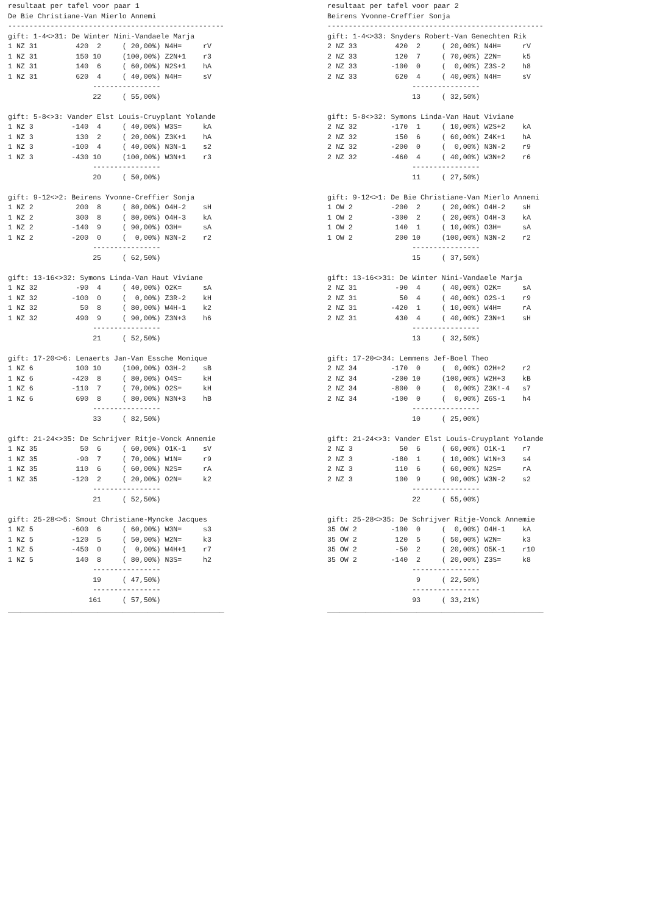resultaat per tafel voor paar 1
De Bie Christiane-Van Mierlo Annemi
---------------------------------------------------
gift: 1-4<>31: De Winter Nini-Vandaele Marja
1 NZ 31         420  2     ( 20,00%) N4H=     rV
1 NZ 31         150 10     (100,00%) Z2N+1    r3
1 NZ 31         140  6     ( 60,00%) N2S+1    hA
1 NZ 31         620  4     ( 40,00%) N4H=     sV
                    ----------------
                    22     ( 55,00%)

gift: 5-8<>3: Vander Elst Louis-Cruyplant Yolande
1 NZ 3         -140  4     ( 40,00%) W3S=     kA
1 NZ 3          130  2     ( 20,00%) Z3K+1    hA
1 NZ 3         -100  4     ( 40,00%) N3N-1    s2
1 NZ 3         -430 10     (100,00%) W3N+1    r3
                    ----------------
                    20     ( 50,00%)

gift: 9-12<>2: Beirens Yvonne-Creffier Sonja
1 NZ 2          200  8     ( 80,00%) O4H-2    sH
1 NZ 2          300  8     ( 80,00%) O4H-3    kA
1 NZ 2         -140  9     ( 90,00%) O3H=     sA
1 NZ 2         -200  0     (  0,00%) N3N-2    r2
                    ----------------
                    25     ( 62,50%)

gift: 13-16<>32: Symons Linda-Van Haut Viviane
1 NZ 32         -90  4     ( 40,00%) O2K=     sA
1 NZ 32        -100  0     (  0,00%) Z3R-2    kH
1 NZ 32          50  8     ( 80,00%) W4H-1    k2
1 NZ 32         490  9     ( 90,00%) Z3N+3    h6
                    ----------------
                    21     ( 52,50%)

gift: 17-20<>6: Lenaerts Jan-Van Essche Monique
1 NZ 6          100 10     (100,00%) O3H-2    sB
1 NZ 6         -420  8     ( 80,00%) O4S=     kH
1 NZ 6         -110  7     ( 70,00%) O2S=     kH
1 NZ 6          690  8     ( 80,00%) N3N+3    hB
                    ----------------
                    33     ( 82,50%)

gift: 21-24<>35: De Schrijver Ritje-Vonck Annemie
1 NZ 35          50  6     ( 60,00%) O1K-1    sV
1 NZ 35         -90  7     ( 70,00%) W1N=     r9
1 NZ 35         110  6     ( 60,00%) N2S=     rA
1 NZ 35        -120  2     ( 20,00%) O2N=     k2
                    ----------------
                    21     ( 52,50%)

gift: 25-28<>5: Smout Christiane-Myncke Jacques
1 NZ 5         -600  6     ( 60,00%) W3N=     s3
1 NZ 5         -120  5     ( 50,00%) W2N=     k3
1 NZ 5         -450  0     (  0,00%) W4H+1    r7
1 NZ 5          140  8     ( 80,00%) N3S=     h2
                    ----------------
                    19     ( 47,50%)
                    ----------------
                   161     ( 57,50%)
___________________________________________________
resultaat per tafel voor paar 2
Beirens Yvonne-Creffier Sonja
---------------------------------------------------
gift: 1-4<>33: Snyders Robert-Van Genechten Rik
2 NZ 33         420  2     ( 20,00%) N4H=     rV
2 NZ 33         120  7     ( 70,00%) Z2N=     k5
2 NZ 33        -100  0     (  0,00%) Z3S-2    h8
2 NZ 33         620  4     ( 40,00%) N4H=     sV
                    ----------------
                    13     ( 32,50%)

gift: 5-8<>32: Symons Linda-Van Haut Viviane
2 NZ 32        -170  1     ( 10,00%) W2S+2    kA
2 NZ 32         150  6     ( 60,00%) Z4K+1    hA
2 NZ 32        -200  0     (  0,00%) N3N-2    r9
2 NZ 32        -460  4     ( 40,00%) W3N+2    r6
                    ----------------
                    11     ( 27,50%)

gift: 9-12<>1: De Bie Christiane-Van Mierlo Annemi
1 OW 2         -200  2     ( 20,00%) O4H-2    sH
1 OW 2         -300  2     ( 20,00%) O4H-3    kA
1 OW 2          140  1     ( 10,00%) O3H=     sA
1 OW 2          200 10     (100,00%) N3N-2    r2
                    ----------------
                    15     ( 37,50%)

gift: 13-16<>31: De Winter Nini-Vandaele Marja
2 NZ 31         -90  4     ( 40,00%) O2K=     sA
2 NZ 31          50  4     ( 40,00%) O2S-1    r9
2 NZ 31        -420  1     ( 10,00%) W4H=     rA
2 NZ 31         430  4     ( 40,00%) Z3N+1    sH
                    ----------------
                    13     ( 32,50%)

gift: 17-20<>34: Lemmens Jef-Boel Theo
2 NZ 34        -170  0     (  0,00%) O2H+2    r2
2 NZ 34        -200 10     (100,00%) W2H+3    kB
2 NZ 34        -800  0     (  0,00%) Z3K!-4   s7
2 NZ 34        -100  0     (  0,00%) Z6S-1    h4
                    ----------------
                    10     ( 25,00%)

gift: 21-24<>3: Vander Elst Louis-Cruyplant Yolande
2 NZ 3           50  6     ( 60,00%) O1K-1    r7
2 NZ 3         -180  1     ( 10,00%) W1N+3    s4
2 NZ 3          110  6     ( 60,00%) N2S=     rA
2 NZ 3          100  9     ( 90,00%) W3N-2    s2
                    ----------------
                    22     ( 55,00%)

gift: 25-28<>35: De Schrijver Ritje-Vonck Annemie
35 OW 2        -100  0     (  0,00%) O4H-1    kA
35 OW 2         120  5     ( 50,00%) W2N=     k3
35 OW 2         -50  2     ( 20,00%) O5K-1    r10
35 OW 2        -140  2     ( 20,00%) Z3S=     k8
                    ----------------
                     9     ( 22,50%)
                    ----------------
                    93     ( 33,21%)
___________________________________________________